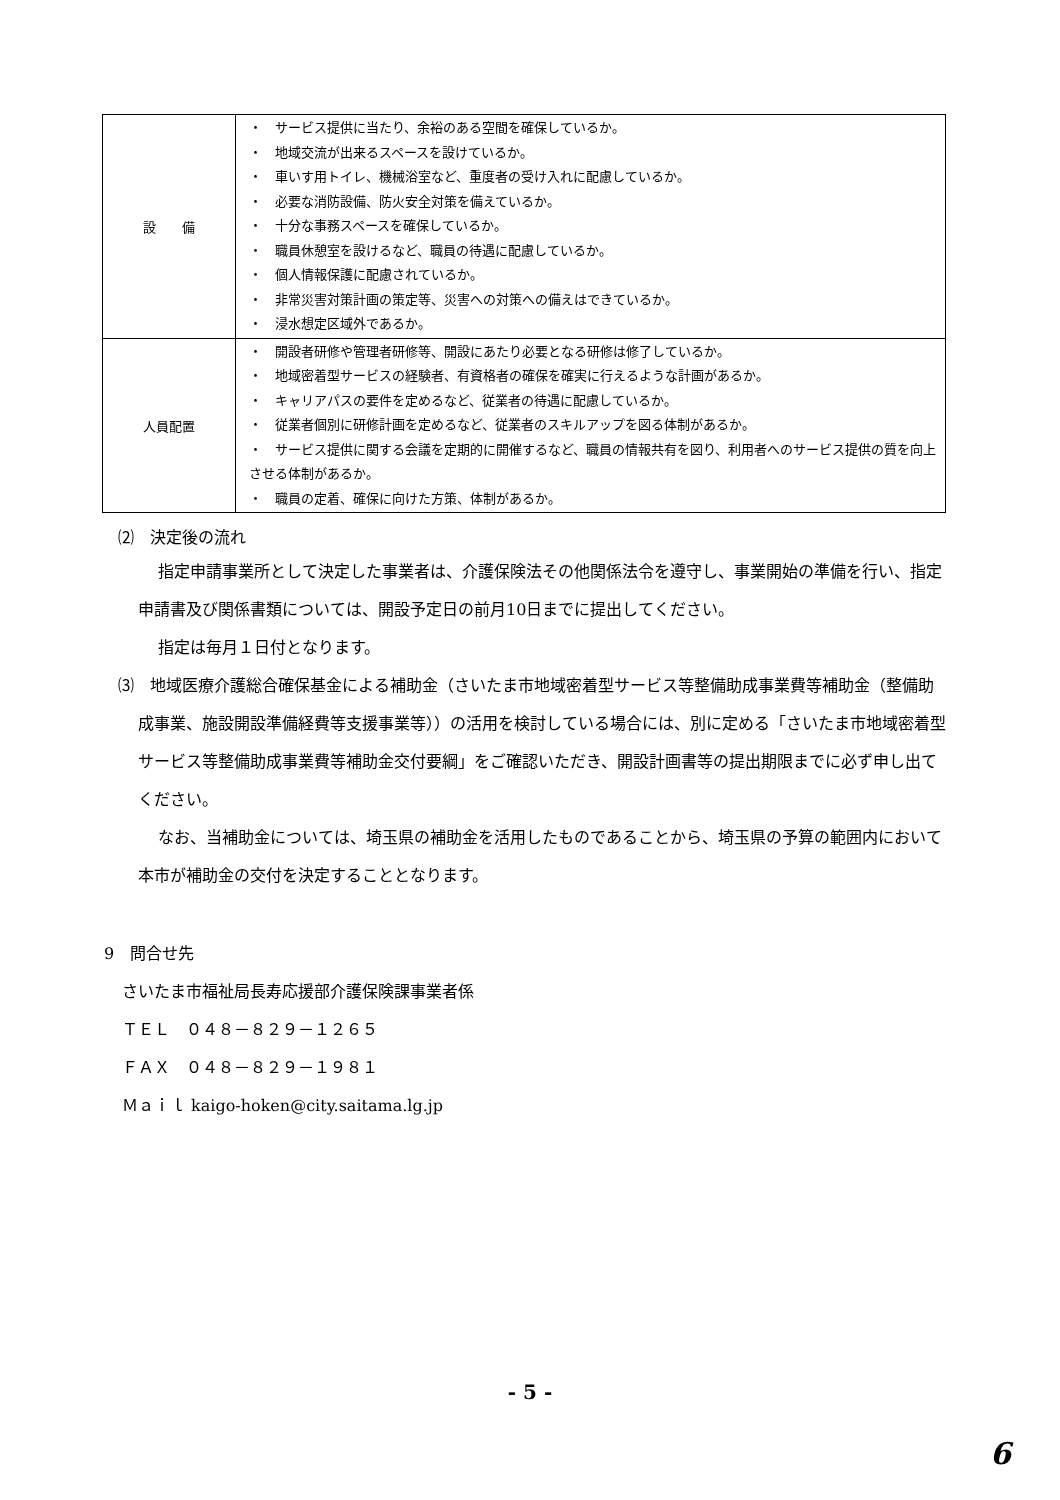| 設 備 | ・ サービス提供に当たり、余裕のある空間を確保しているか。 ・ 地域交流が出来るスペースを設けているか。 ・ 車いす用トイレ、機械浴室など、重度者の受け入れに配慮しているか。 ・ 必要な消防設備、防火安全対策を備えているか。 ・ 十分な事務スペースを確保しているか。 ・ 職員休憩室を設けるなど、職員の待遇に配慮しているか。 ・ 個人情報保護に配慮されているか。 ・ 非常災害対策計画の策定等、災害への対策への備えはできているか。 ・ 浸水想定区域外であるか。 |
| 人員配置 | ・ 開設者研修や管理者研修等、開設にあたり必要となる研修は修了しているか。 ・ 地域密着型サービスの経験者、有資格者の確保を確実に行えるような計画があるか。 ・ キャリアパスの要件を定めるなど、従業者の待遇に配慮しているか。 ・ 従業者個別に研修計画を定めるなど、従業者のスキルアップを図る体制があるか。 ・ サービス提供に関する会議を定期的に開催するなど、職員の情報共有を図り、利用者へのサービス提供の質を向上させる体制があるか。 ・ 職員の定着、確保に向けた方策、体制があるか。 |
⑵　決定後の流れ
指定申請事業所として決定した事業者は、介護保険法その他関係法令を遵守し、事業開始の準備を行い、指定申請書及び関係書類については、開設予定日の前月10日までに提出してください。
指定は毎月１日付となります。
⑶　地域医療介護総合確保基金による補助金（さいたま市地域密着型サービス等整備助成事業費等補助金（整備助成事業、施設開設準備経費等支援事業等））の活用を検討している場合には、別に定める「さいたま市地域密着型サービス等整備助成事業費等補助金交付要綱」をご確認いただき、開設計画書等の提出期限までに必ず申し出てください。
なお、当補助金については、埼玉県の補助金を活用したものであることから、埼玉県の予算の範囲内において本市が補助金の交付を決定することとなります。
9　問合せ先
さいたま市福祉局長寿応援部介護保険課事業者係
ＴＥＬ　０４８－８２９－１２６５
ＦＡＸ　０４８－８２９－１９８１
Ｍａｉｌ kaigo-hoken@city.saitama.lg.jp
- 5 -
6